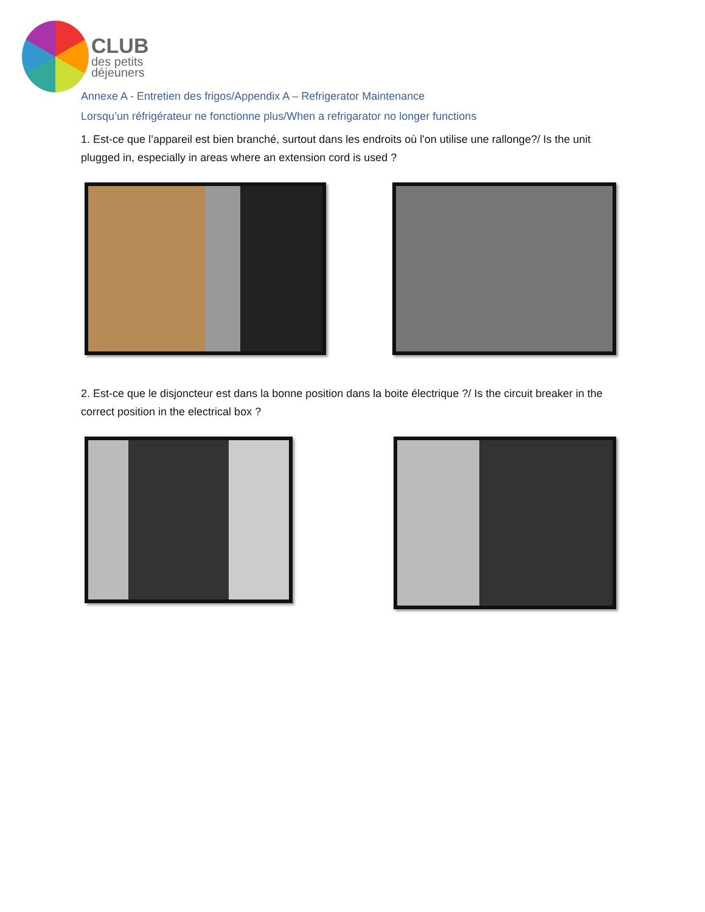CLUB
des petits
déjeuners
Annexe A - Entretien des frigos/Appendix A – Refrigerator Maintenance
Lorsqu’un réfrigérateur ne fonctionne plus/When a refrigarator no longer functions
1. Est-ce que l’appareil est bien branché, surtout dans les endroits où l'on utilise une rallonge?/ Is the unit plugged in, especially in areas where an extension cord is used ?
2. Est-ce que le disjoncteur est dans la bonne position dans la boite électrique ?/ Is the circuit breaker in the correct position in the electrical box ?